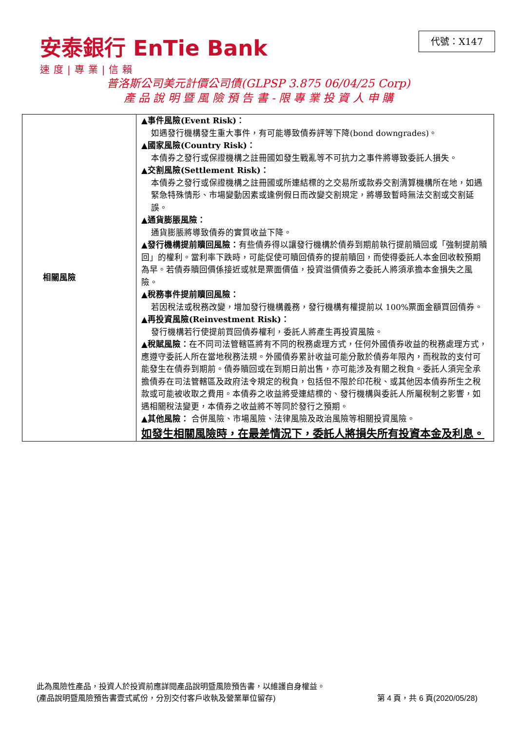安泰銀行 EnTie Bank
速度|專業|信賴
代號：X147
普洛斯公司美元計價公司債(GLPSP 3.875 06/04/25 Corp)
產 品 說 明 暨 風 險 預 告 書 - 限 專 業 投 資 人 申 購
| 相關風險 | ▲事件風險(Event Risk)： 如遇發行機構發生重大事件，有可能導致債券評等下降(bond downgrades)。 ▲國家風險(Country Risk)： 本債券之發行或保證機構之註冊國如發生戰亂等不可抗力之事件將導致委託人損失。 ▲交割風險(Settlement Risk)： 本債券之發行或保證機構之註冊國或所連結標的之交易所或款券交割清算機構所在地，如遇緊急特殊情形、市場變動因素或逢例假日而改變交割規定，將導致暫時無法交割或交割延誤。 ▲通貨膨脹風險： 通貨膨脹將導致債券的實質收益下降。 ▲發行機構提前贖回風險： 有些債券得以讓發行機構於債券到期前執行提前贖回或「強制提前贖回」的權利。當利率下跌時，可能促使可贖回債券的提前贖回，而使得委託人本金回收較預期為早。若債券贖回價係接近或就是票面價值，投資溢價債券之委託人將須承擔本金損失之風險。 ▲稅務事件提前贖回風險： 若因稅法或稅務改變，增加發行機構義務，發行機構有權提前以 100%票面金額買回債券。 ▲再投資風險(Reinvestment Risk)： 發行機構若行使提前買回債券權利，委託人將產生再投資風險。 ▲稅賦風險： 在不同司法管轄區將有不同的稅務處理方式，任何外國債券收益的稅務處理方式，應遵守委託人所在當地稅務法規。外國債券累計收益可能分散於債券年限內，而稅款的支付可能發生在債券到期前。債券贖回或在到期日前出售，亦可能涉及有關之稅負。委託人須完全承擔債券在司法管轄區及政府法令規定的稅負，包括但不限於印花稅、或其他因本債券所生之稅款或可能被收取之費用。本債券之收益將受連結標的、發行機構與委託人所屬稅制之影響，如遇相關稅法變更，本債券之收益將不等同於發行之預期。 ▲其他風險： 合併風險、市場風險、法律風險及政治風險等相關投資風險。 如發生相關風險時，在最差情況下，委託人將損失所有投資本金及利息。 |
此為風險性產品，投資人於投資前應詳閱產品說明暨風險預告書，以維護自身權益。
(產品說明暨風險預告書壹式貳份，分別交付客戶收執及營業單位留存) 第 4 頁，共 6 頁(2020/05/28)